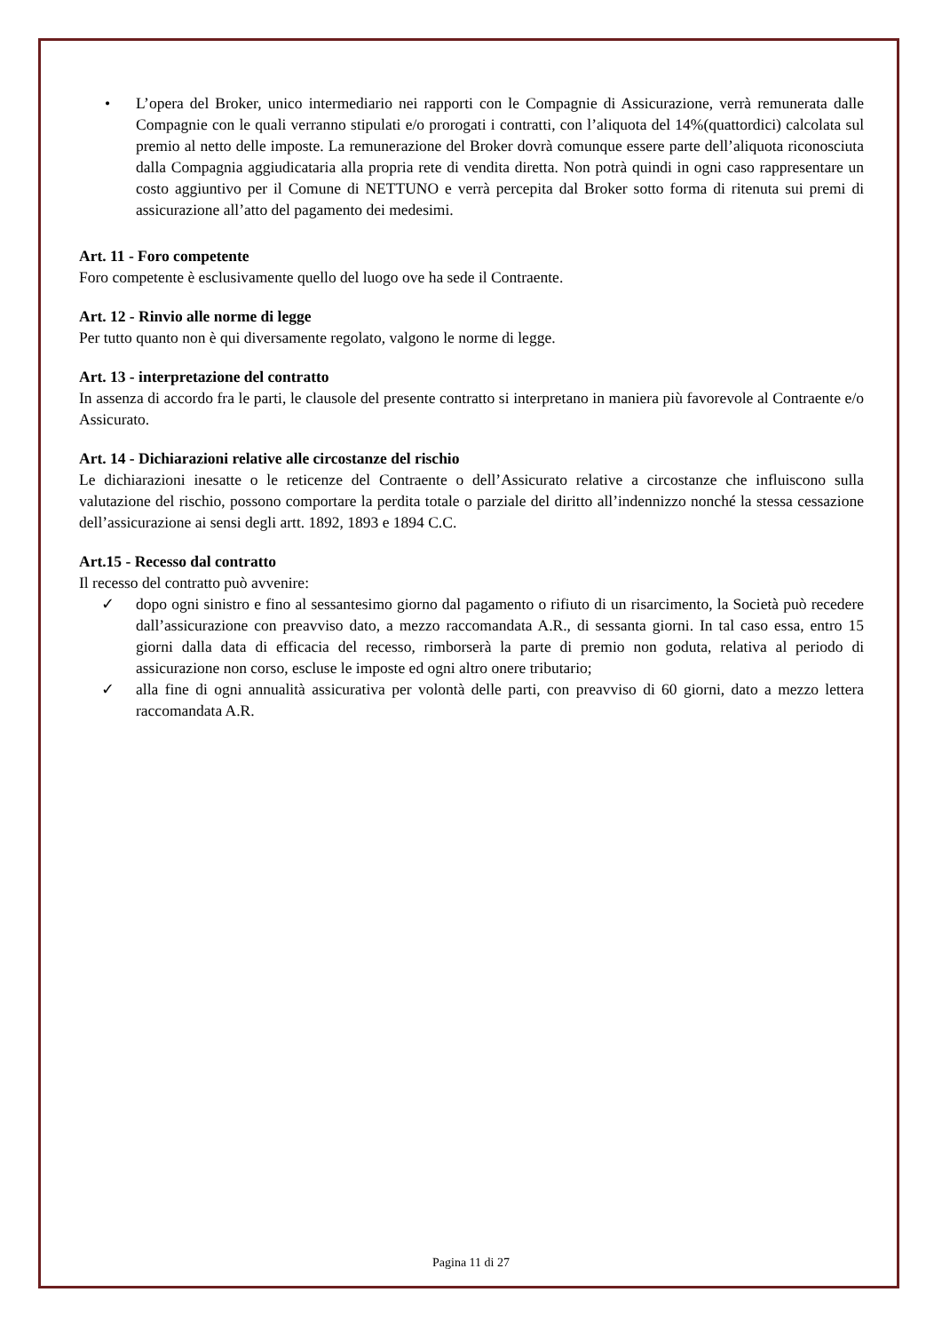• L’opera del Broker, unico intermediario nei rapporti con le Compagnie di Assicurazione, verrà remunerata dalle Compagnie con le quali verranno stipulati e/o prorogati i contratti, con l’aliquota del 14%(quattordici) calcolata sul premio al netto delle imposte. La remunerazione del Broker dovrà comunque essere parte dell’aliquota riconosciuta dalla Compagnia aggiudicataria alla propria rete di vendita diretta. Non potrà quindi in ogni caso rappresentare un costo aggiuntivo per il Comune di NETTUNO e verrà percepita dal Broker sotto forma di ritenuta sui premi di assicurazione all’atto del pagamento dei medesimi.
Art. 11 - Foro competente
Foro competente è esclusivamente quello del luogo ove ha sede il Contraente.
Art. 12 - Rinvio alle norme di legge
Per tutto quanto non è qui diversamente regolato, valgono le norme di legge.
Art. 13 - interpretazione del contratto
In assenza di accordo fra le parti, le clausole del presente contratto si interpretano in maniera più favorevole al Contraente e/o Assicurato.
Art. 14 - Dichiarazioni relative alle circostanze del rischio
Le dichiarazioni inesatte o le reticenze del Contraente o dell’Assicurato relative a circostanze che influiscono sulla valutazione del rischio, possono comportare la perdita totale o parziale del diritto all’indennizzo nonché la stessa cessazione dell’assicurazione ai sensi degli artt. 1892, 1893 e 1894 C.C.
Art.15 - Recesso dal contratto
Il recesso del contratto può avvenire:
✓ dopo ogni sinistro e fino al sessantesimo giorno dal pagamento o rifiuto di un risarcimento, la Società può recedere dall’assicurazione con preavviso dato, a mezzo raccomandata A.R., di sessanta giorni. In tal caso essa, entro 15 giorni dalla data di efficacia del recesso, rimborserà la parte di premio non goduta, relativa al periodo di assicurazione non corso, escluse le imposte ed ogni altro onere tributario;
✓ alla fine di ogni annualità assicurativa per volontà delle parti, con preavviso di 60 giorni, dato a mezzo lettera raccomandata A.R.
Pagina 11 di 27